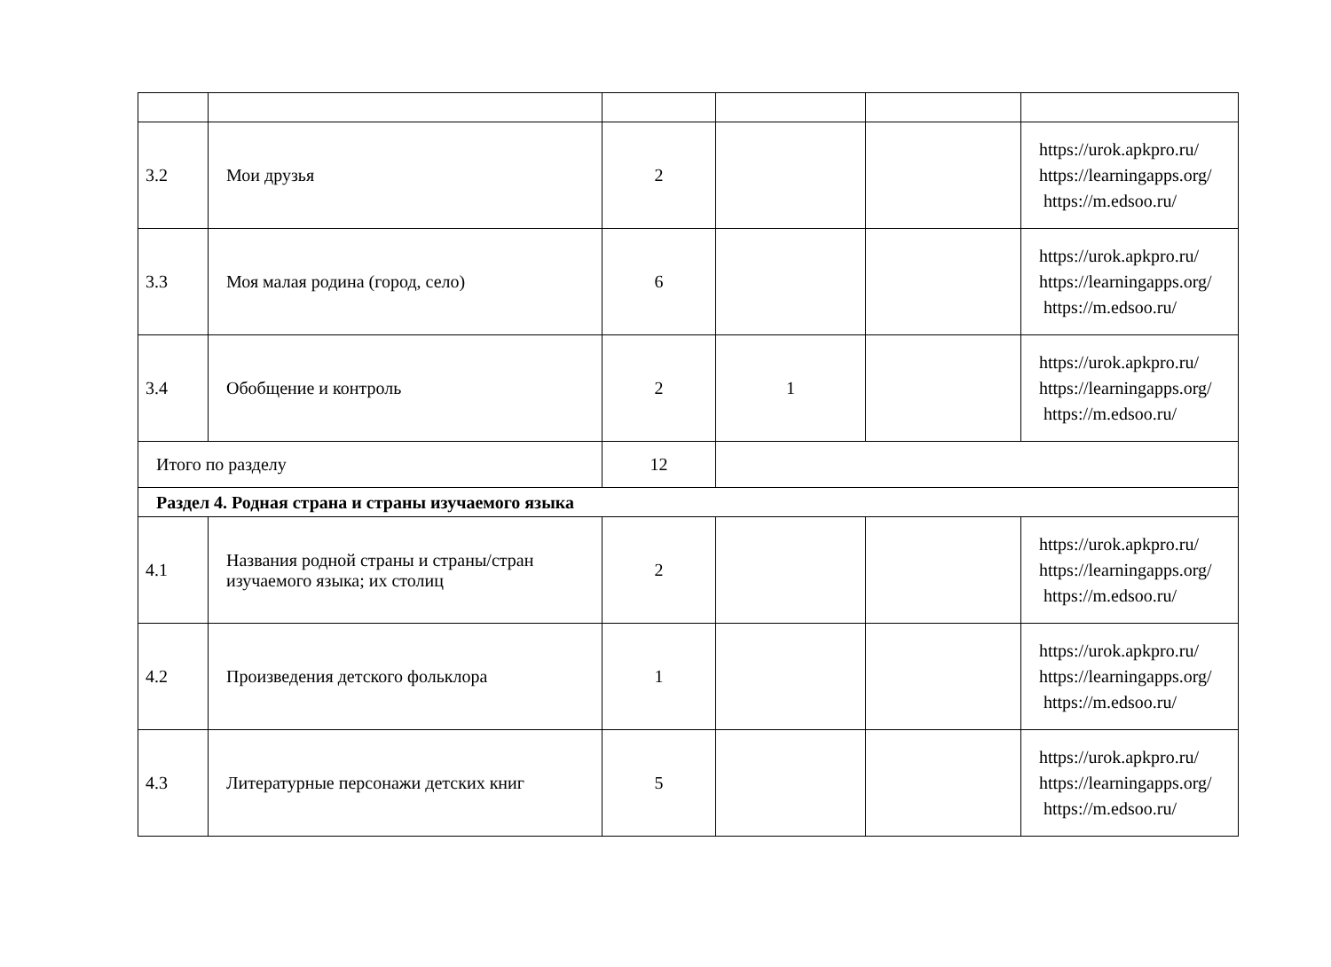| 3.2 | Мои друзья | 2 | | | https://urok.apkpro.ru/ https://learningapps.org/ https://m.edsoo.ru/ |
| 3.3 | Моя малая родина (город, село) | 6 | | | https://urok.apkpro.ru/ https://learningapps.org/ https://m.edsoo.ru/ |
| 3.4 | Обобщение и контроль | 2 | 1 | | https://urok.apkpro.ru/ https://learningapps.org/ https://m.edsoo.ru/ |
| Итого по разделу | | 12 | | | |
| Раздел 4. Родная страна и страны изучаемого языка | | | | | |
| 4.1 | Названия родной страны и страны/стран изучаемого языка; их столиц | 2 | | | https://urok.apkpro.ru/ https://learningapps.org/ https://m.edsoo.ru/ |
| 4.2 | Произведения детского фольклора | 1 | | | https://urok.apkpro.ru/ https://learningapps.org/ https://m.edsoo.ru/ |
| 4.3 | Литературные персонажи детских книг | 5 | | | https://urok.apkpro.ru/ https://learningapps.org/ https://m.edsoo.ru/ |